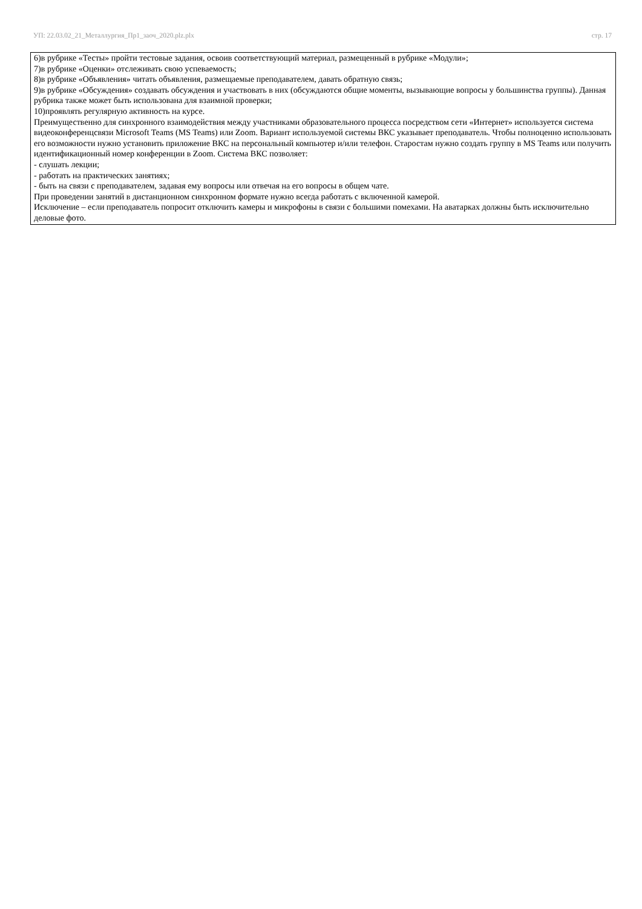УП: 22.03.02_21_Металлургия_Пр1_заоч_2020.plz.plx стр. 17
6)в рубрике «Тесты» пройти тестовые задания, освоив соответствующий материал, размещенный в рубрике «Модули»;
7)в рубрике «Оценки» отслеживать свою успеваемость;
8)в рубрике «Объявления» читать объявления, размещаемые преподавателем, давать обратную связь;
9)в рубрике «Обсуждения» создавать обсуждения и участвовать в них (обсуждаются общие моменты, вызывающие вопросы у большинства группы). Данная рубрика также может быть использована для взаимной проверки;
10)проявлять регулярную активность на курсе.
Преимущественно для синхронного взаимодействия между участниками образовательного процесса посредством сети «Интернет» используется система видеоконференцсвязи Microsoft Teams (MS Teams) или Zoom. Вариант используемой системы ВКС указывает преподаватель. Чтобы полноценно использовать его возможности нужно установить приложение ВКС на персональный компьютер и/или телефон. Старостам нужно создать группу в MS Teams или получить идентификационный номер конференции в Zoom. Система ВКС позволяет:
- слушать лекции;
- работать на практических занятиях;
- быть на связи с преподавателем, задавая ему вопросы или отвечая на его вопросы в общем чате.
При проведении занятий в дистанционном синхронном формате нужно всегда работать с включенной камерой.
Исключение – если преподаватель попросит отключить камеры и микрофоны в связи с большими помехами. На аватарках должны быть исключительно деловые фото.